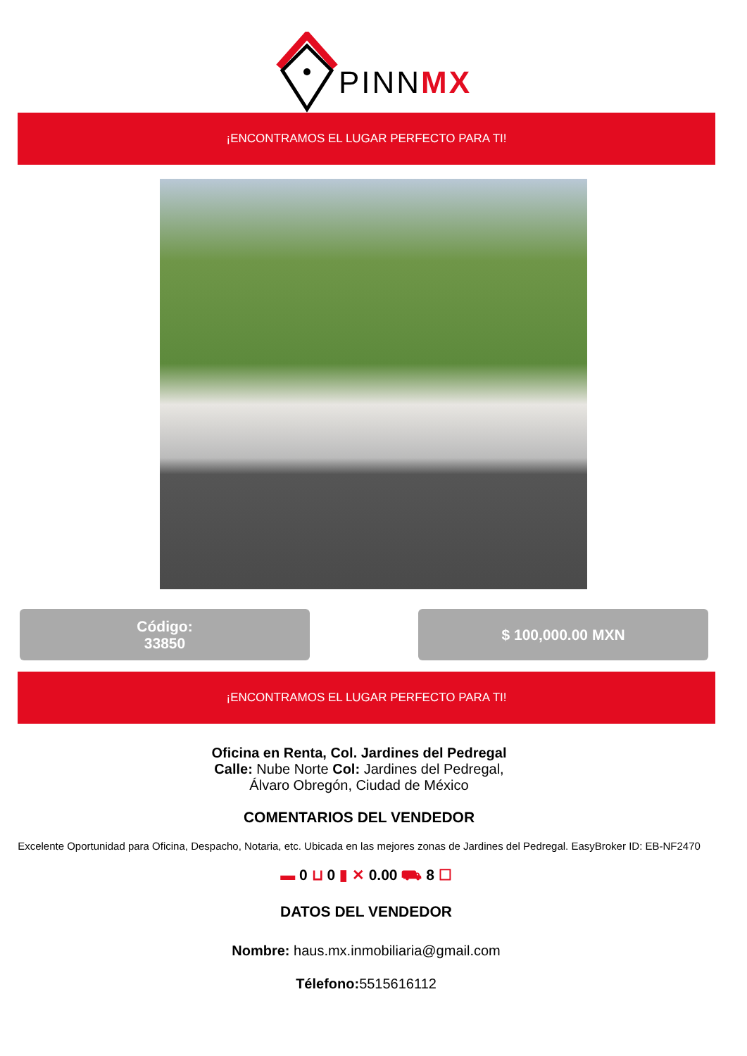PINNMX
¡ENCONTRAMOS EL LUGAR PERFECTO PARA TI!
Código:
33850
$ 100,000.00 MXN
¡ENCONTRAMOS EL LUGAR PERFECTO PARA TI!
Oficina en Renta, Col. Jardines del Pedregal
Calle: Nube Norte Col: Jardines del Pedregal,
Álvaro Obregón, Ciudad de México
COMENTARIOS DEL VENDEDOR
Excelente Oportunidad para Oficina, Despacho, Notaria, etc. Ubicada en las mejores zonas de Jardines del Pedregal. EasyBroker ID: EB-NF2470
▬ 0 ⊔ 0 ▮ ✕ 0.00 ⛟ 8 ☐
DATOS DEL VENDEDOR
Nombre: haus.mx.inmobiliaria@gmail.com
Télefono: 5515616112